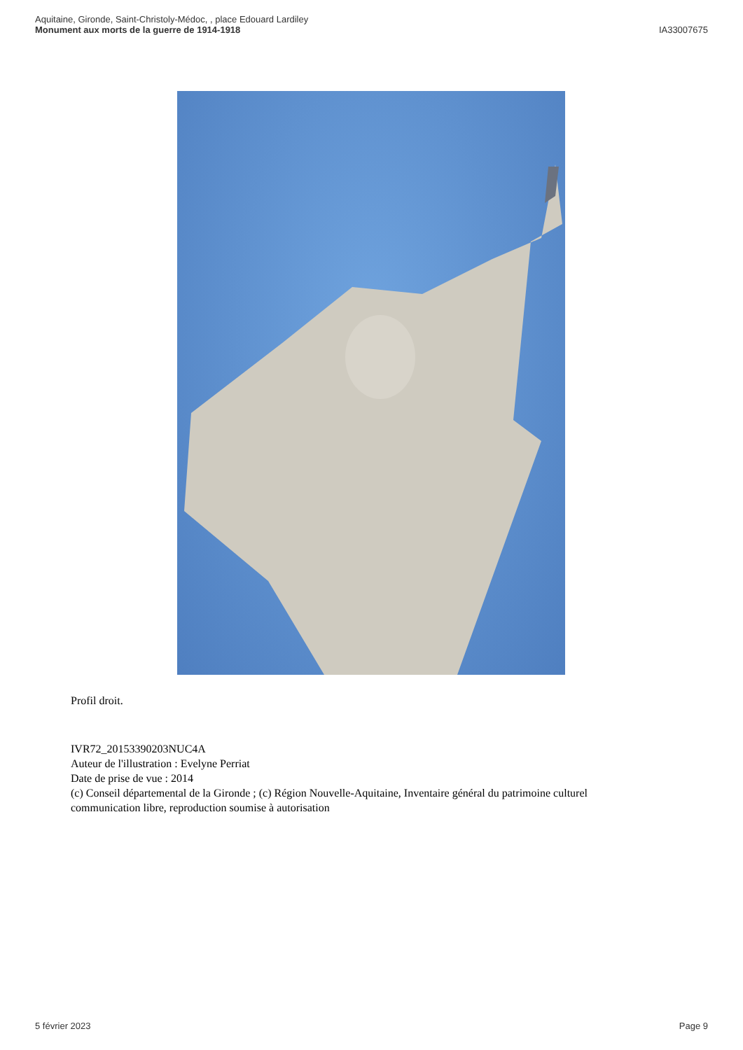Aquitaine, Gironde, Saint-Christoly-Médoc, , place Edouard Lardiley
Monument aux morts de la guerre de 1914-1918
IA33007675
Profil droit.
IVR72_20153390203NUC4A
Auteur de l'illustration : Evelyne Perriat
Date de prise de vue : 2014
(c) Conseil départemental de la Gironde ; (c) Région Nouvelle-Aquitaine, Inventaire général du patrimoine culturel
communication libre, reproduction soumise à autorisation
5 février 2023 Page 9